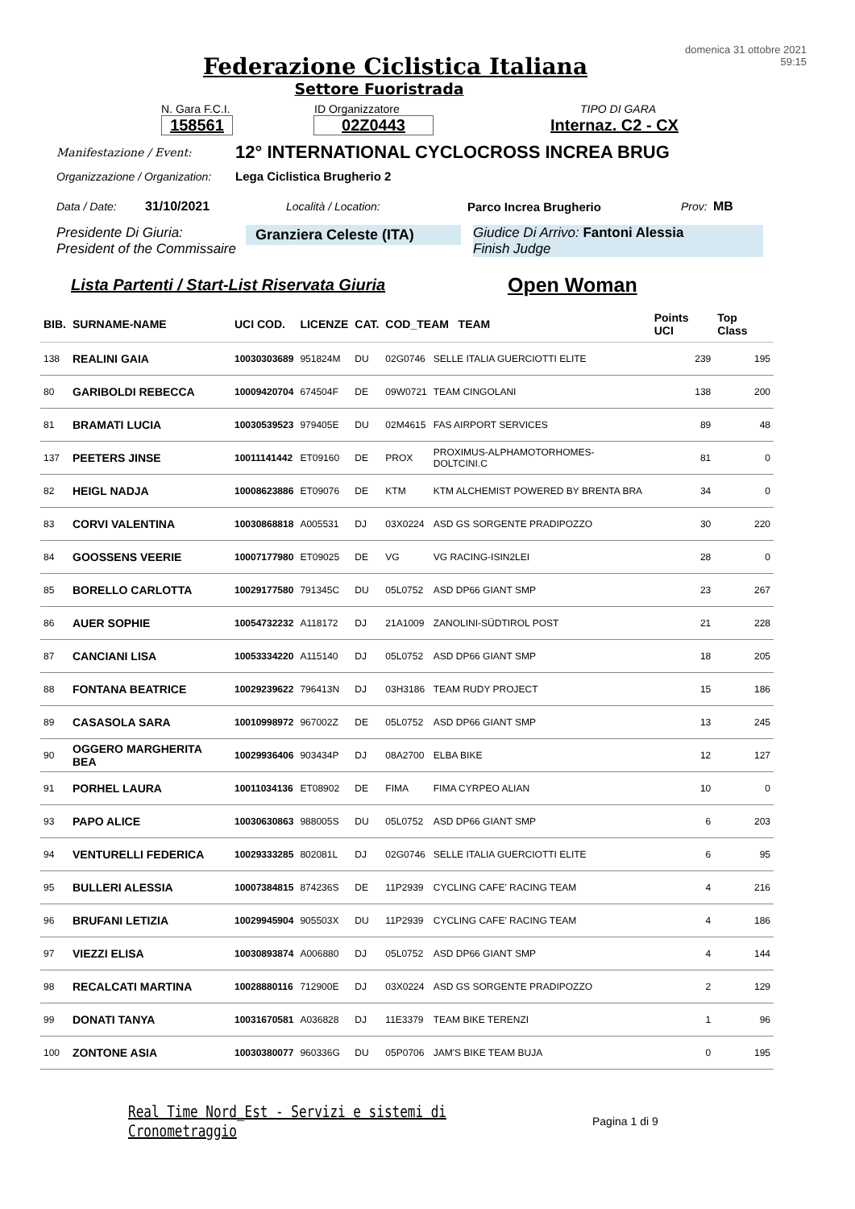domenica 31 ottobre 2021
59:15
Federazione Ciclistica Italiana
Settore Fuoristrada
N. Gara F.C.I. ID Organizzatore TIPO DI GARA
158561 02Z0443 Internaz. C2 - CX
Manifestazione / Event: 12° INTERNATIONAL CYCLOCROSS INCREA BRUG
Organizzazione / Organization: Lega Ciclistica Brugherio 2
Data / Date: 31/10/2021 Località / Location: Parco Increa Brugherio Prov: MB
Presidente Di Giuria:
President of the Commissaire Granziera Celeste (ITA) Giudice Di Arrivo: Fantoni Alessia
Finish Judge
Lista Partenti / Start-List Riservata Giuria Open Woman
| BIB. | SURNAME-NAME | UCI COD. | LICENZE | CAT. | COD_TEAM TEAM | | Points UCI | Top Class |
| --- | --- | --- | --- | --- | --- | --- | --- | --- |
| 138 | REALINI GAIA | 10030303689 | 951824M | DU | 02G0746 | SELLE ITALIA GUERCIOTTI ELITE | 239 | 195 |
| 80 | GARIBOLDI REBECCA | 10009420704 | 674504F | DE | 09W0721 | TEAM CINGOLANI | 138 | 200 |
| 81 | BRAMATI LUCIA | 10030539523 | 979405E | DU | 02M4615 | FAS AIRPORT SERVICES | 89 | 48 |
| 137 | PEETERS JINSE | 10011141442 | ET09160 | DE | PROX | PROXIMUS-ALPHAMOTORHOMES-DOLTCINI.C | 81 | 0 |
| 82 | HEIGL NADJA | 10008623886 | ET09076 | DE | KTM | KTM ALCHEMIST POWERED BY BRENTA BRA | 34 | 0 |
| 83 | CORVI VALENTINA | 10030868818 | A005531 | DJ | 03X0224 | ASD GS SORGENTE PRADIPOZZO | 30 | 220 |
| 84 | GOOSSENS VEERIE | 10007177980 | ET09025 | DE | VG | VG RACING-ISIN2LEI | 28 | 0 |
| 85 | BORELLO CARLOTTA | 10029177580 | 791345C | DU | 05L0752 | ASD DP66 GIANT SMP | 23 | 267 |
| 86 | AUER SOPHIE | 10054732232 | A118172 | DJ | 21A1009 | ZANOLINI-SÜDTIROL POST | 21 | 228 |
| 87 | CANCIANI LISA | 10053334220 | A115140 | DJ | 05L0752 | ASD DP66 GIANT SMP | 18 | 205 |
| 88 | FONTANA BEATRICE | 10029239622 | 796413N | DJ | 03H3186 | TEAM RUDY PROJECT | 15 | 186 |
| 89 | CASASOLA SARA | 10010998972 | 967002Z | DE | 05L0752 | ASD DP66 GIANT SMP | 13 | 245 |
| 90 | OGGERO MARGHERITA BEA | 10029936406 | 903434P | DJ | 08A2700 | ELBA BIKE | 12 | 127 |
| 91 | PORHEL LAURA | 10011034136 | ET08902 | DE | FIMA | FIMA CYRPEO ALIAN | 10 | 0 |
| 93 | PAPO ALICE | 10030630863 | 988005S | DU | 05L0752 | ASD DP66 GIANT SMP | 6 | 203 |
| 94 | VENTURELLI FEDERICA | 10029333285 | 802081L | DJ | 02G0746 | SELLE ITALIA GUERCIOTTI ELITE | 6 | 95 |
| 95 | BULLERI ALESSIA | 10007384815 | 874236S | DE | 11P2939 | CYCLING CAFE' RACING TEAM | 4 | 216 |
| 96 | BRUFANI LETIZIA | 10029945904 | 905503X | DU | 11P2939 | CYCLING CAFE' RACING TEAM | 4 | 186 |
| 97 | VIEZZI ELISA | 10030893874 | A006880 | DJ | 05L0752 | ASD DP66 GIANT SMP | 4 | 144 |
| 98 | RECALCATI MARTINA | 10028880116 | 712900E | DJ | 03X0224 | ASD GS SORGENTE PRADIPOZZO | 2 | 129 |
| 99 | DONATI TANYA | 10031670581 | A036828 | DJ | 11E3379 | TEAM BIKE TERENZI | 1 | 96 |
| 100 | ZONTONE ASIA | 10030380077 | 960336G | DU | 05P0706 | JAM'S BIKE TEAM BUJA | 0 | 195 |
Real Time Nord_Est - Servizi e sistemi di Cronometraggio Pagina 1 di 9